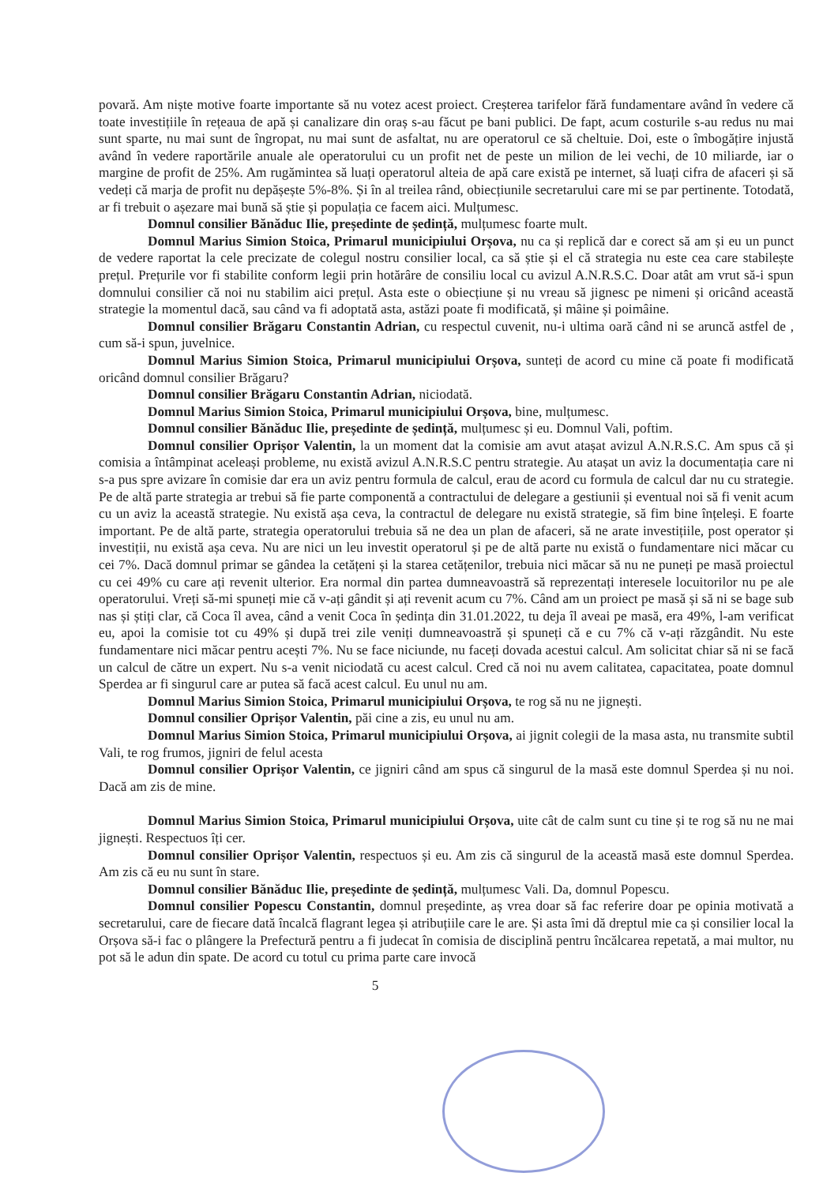povară. Am niște motive foarte importante să nu votez acest proiect. Creșterea tarifelor fără fundamentare având în vedere că toate investițiile în rețeaua de apă și canalizare din oraș s-au făcut pe bani publici. De fapt, acum costurile s-au redus nu mai sunt sparte, nu mai sunt de îngropat, nu mai sunt de asfaltat, nu are operatorul ce să cheltuie. Doi, este o îmbogățire injustă având în vedere raportările anuale ale operatorului cu un profit net de peste un milion de lei vechi, de 10 miliarde, iar o margine de profit de 25%. Am rugămintea să luați operatorul alteia de apă care există pe internet, să luați cifra de afaceri și să vedeți că marja de profit nu depășește 5%-8%. Și în al treilea rând, obiecțiunile secretarului care mi se par pertinente. Totodată, ar fi trebuit o așezare mai bună să știe și populația ce facem aici. Mulțumesc.
Domnul consilier Bănăduc Ilie, președinte de ședință, mulțumesc foarte mult.
Domnul Marius Simion Stoica, Primarul municipiului Orșova, nu ca și replică dar e corect să am și eu un punct de vedere raportat la cele precizate de colegul nostru consilier local, ca să știe și el că strategia nu este cea care stabilește prețul. Prețurile vor fi stabilite conform legii prin hotărâre de consiliu local cu avizul A.N.R.S.C. Doar atât am vrut să-i spun domnului consilier că noi nu stabilim aici prețul. Asta este o obiecțiune și nu vreau să jignesc pe nimeni și oricând această strategie la momentul dacă, sau când va fi adoptată asta, astăzi poate fi modificată, și mâine și poimâine.
Domnul consilier Brăgaru Constantin Adrian, cu respectul cuvenit, nu-i ultima oară când ni se aruncă astfel de , cum să-i spun, juvelnice.
Domnul Marius Simion Stoica, Primarul municipiului Orșova, sunteți de acord cu mine că poate fi modificată oricând domnul consilier Brăgaru?
Domnul consilier Brăgaru Constantin Adrian, niciodată.
Domnul Marius Simion Stoica, Primarul municipiului Orșova, bine, mulțumesc.
Domnul consilier Bănăduc Ilie, președinte de ședință, mulțumesc și eu. Domnul Vali, poftim.
Domnul consilier Oprișor Valentin, la un moment dat la comisie am avut atașat avizul A.N.R.S.C. Am spus că și comisia a întâmpinat aceleași probleme, nu există avizul A.N.R.S.C pentru strategie. Au atașat un aviz la documentația care ni s-a pus spre avizare în comisie dar era un aviz pentru formula de calcul, erau de acord cu formula de calcul dar nu cu strategie. Pe de altă parte strategia ar trebui să fie parte componentă a contractului de delegare a gestiunii și eventual noi să fi venit acum cu un aviz la această strategie. Nu există așa ceva, la contractul de delegare nu există strategie, să fim bine înțeleși. E foarte important. Pe de altă parte, strategia operatorului trebuia să ne dea un plan de afaceri, să ne arate investițiile, post operator și investiții, nu există așa ceva. Nu are nici un leu investit operatorul și pe de altă parte nu există o fundamentare nici măcar cu cei 7%. Dacă domnul primar se gândea la cetățeni și la starea cetățenilor, trebuia nici măcar să nu ne puneți pe masă proiectul cu cei 49% cu care ați revenit ulterior. Era normal din partea dumneavoastră să reprezentați interesele locuitorilor nu pe ale operatorului. Vreți să-mi spuneți mie că v-ați gândit și ați revenit acum cu 7%. Când am un proiect pe masă și să ni se bage sub nas și știți clar, că Coca îl avea, când a venit Coca în ședința din 31.01.2022, tu deja îl aveai pe masă, era 49%, l-am verificat eu, apoi la comisie tot cu 49% și după trei zile veniți dumneavoastră și spuneți că e cu 7% că v-ați răzgândit. Nu este fundamentare nici măcar pentru acești 7%. Nu se face niciunde, nu faceți dovada acestui calcul. Am solicitat chiar să ni se facă un calcul de către un expert. Nu s-a venit niciodată cu acest calcul. Cred că noi nu avem calitatea, capacitatea, poate domnul Sperdea ar fi singurul care ar putea să facă acest calcul. Eu unul nu am.
Domnul Marius Simion Stoica, Primarul municipiului Orșova, te rog să nu ne jignești.
Domnul consilier Oprișor Valentin, păi cine a zis, eu unul nu am.
Domnul Marius Simion Stoica, Primarul municipiului Orșova, ai jignit colegii de la masa asta, nu transmite subtil Vali, te rog frumos, jigniri de felul acesta
Domnul consilier Oprișor Valentin, ce jigniri când am spus că singurul de la masă este domnul Sperdea și nu noi. Dacă am zis de mine.
Domnul Marius Simion Stoica, Primarul municipiului Orșova, uite cât de calm sunt cu tine și te rog să nu ne mai jignești. Respectuos îți cer.
Domnul consilier Oprișor Valentin, respectuos și eu. Am zis că singurul de la această masă este domnul Sperdea. Am zis că eu nu sunt în stare.
Domnul consilier Bănăduc Ilie, președinte de ședință, mulțumesc Vali. Da, domnul Popescu.
Domnul consilier Popescu Constantin, domnul președinte, aș vrea doar să fac referire doar pe opinia motivată a secretarului, care de fiecare dată încalcă flagrant legea și atribuțiile care le are. Și asta îmi dă dreptul mie ca și consilier local la Orșova să-i fac o plângere la Prefectură pentru a fi judecat în comisia de disciplină pentru încălcarea repetată, a mai multor, nu pot să le adun din spate. De acord cu totul cu prima parte care invocă
5